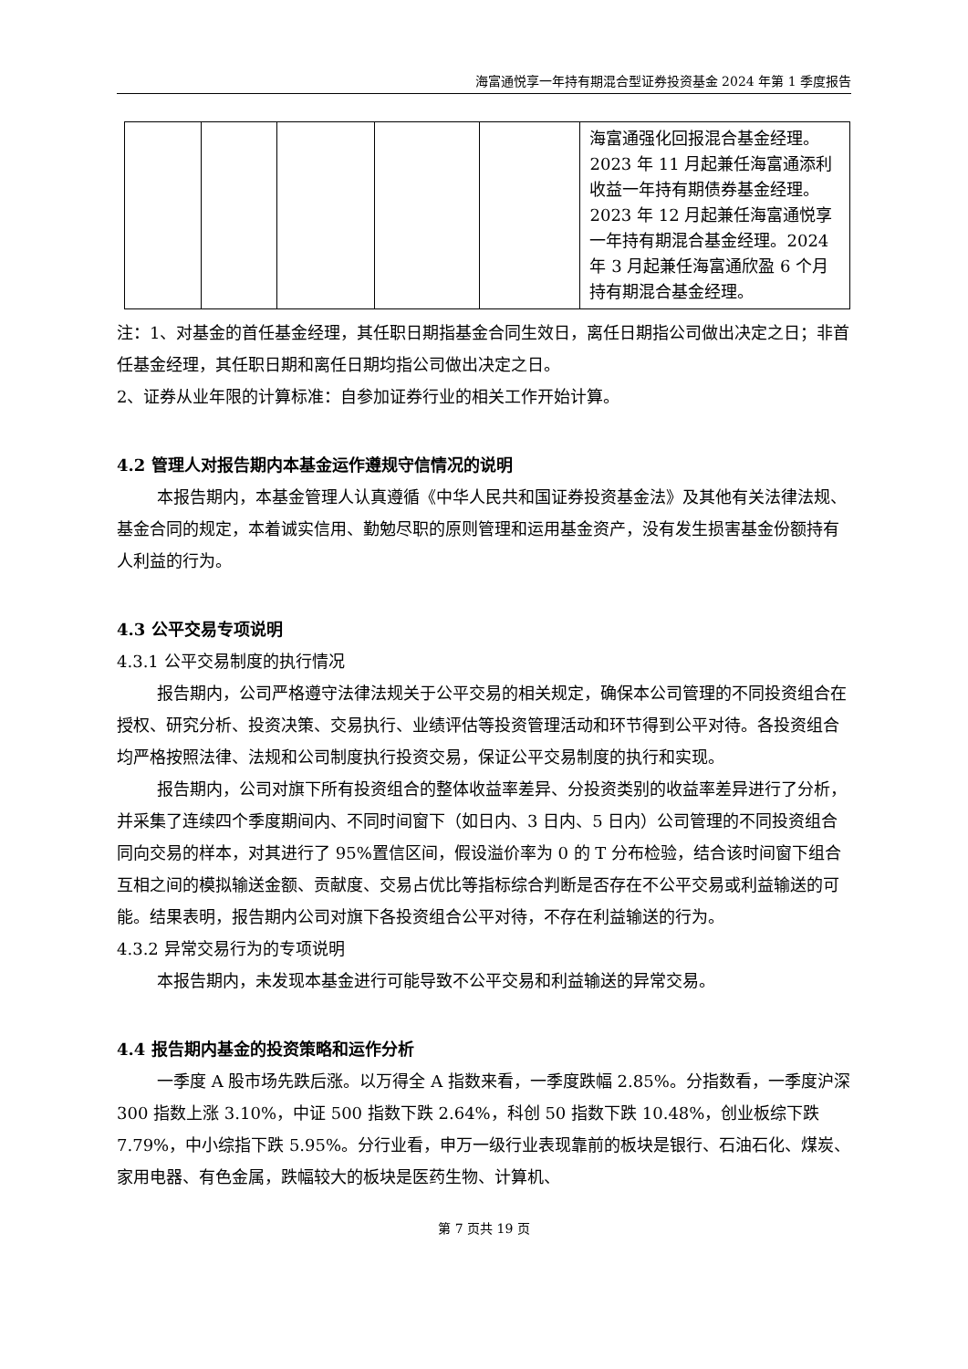海富通悦享一年持有期混合型证券投资基金 2024 年第 1 季度报告
| | | | | | 海富通强化回报混合基金经理。2023 年 11 月起兼任海富通添利收益一年持有期债券基金经理。2023 年 12 月起兼任海富通悦享一年持有期混合基金经理。2024 年 3 月起兼任海富通欣盈 6 个月持有期混合基金经理。 |
注：1、对基金的首任基金经理，其任职日期指基金合同生效日，离任日期指公司做出决定之日；非首任基金经理，其任职日期和离任日期均指公司做出决定之日。
2、证券从业年限的计算标准：自参加证券行业的相关工作开始计算。
4.2 管理人对报告期内本基金运作遵规守信情况的说明
本报告期内，本基金管理人认真遵循《中华人民共和国证券投资基金法》及其他有关法律法规、基金合同的规定，本着诚实信用、勤勉尽职的原则管理和运用基金资产，没有发生损害基金份额持有人利益的行为。
4.3 公平交易专项说明
4.3.1 公平交易制度的执行情况
报告期内，公司严格遵守法律法规关于公平交易的相关规定，确保本公司管理的不同投资组合在授权、研究分析、投资决策、交易执行、业绩评估等投资管理活动和环节得到公平对待。各投资组合均严格按照法律、法规和公司制度执行投资交易，保证公平交易制度的执行和实现。
报告期内，公司对旗下所有投资组合的整体收益率差异、分投资类别的收益率差异进行了分析，并采集了连续四个季度期间内、不同时间窗下（如日内、3 日内、5 日内）公司管理的不同投资组合同向交易的样本，对其进行了 95%置信区间，假设溢价率为 0 的 T 分布检验，结合该时间窗下组合互相之间的模拟输送金额、贡献度、交易占优比等指标综合判断是否存在不公平交易或利益输送的可能。结果表明，报告期内公司对旗下各投资组合公平对待，不存在利益输送的行为。
4.3.2 异常交易行为的专项说明
本报告期内，未发现本基金进行可能导致不公平交易和利益输送的异常交易。
4.4 报告期内基金的投资策略和运作分析
一季度 A 股市场先跌后涨。以万得全 A 指数来看，一季度跌幅 2.85%。分指数看，一季度沪深 300 指数上涨 3.10%，中证 500 指数下跌 2.64%，科创 50 指数下跌 10.48%，创业板综下跌 7.79%，中小综指下跌 5.95%。分行业看，申万一级行业表现靠前的板块是银行、石油石化、煤炭、家用电器、有色金属，跌幅较大的板块是医药生物、计算机、
第 7 页共 19 页